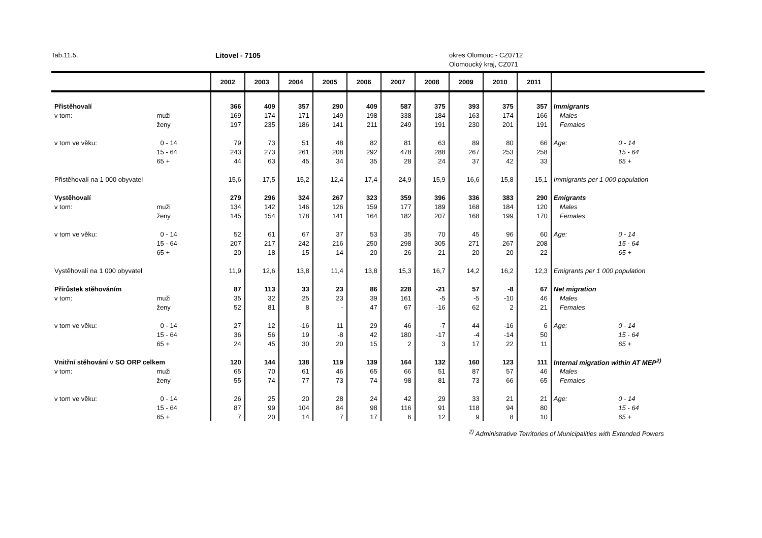Tab.11.5. Litovel - 7105 okres Olomouc - CZ0712
Olomoucký kraj, CZ071
| | | 2002 | 2003 | 2004 | 2005 | 2006 | 2007 | 2008 | 2009 | 2010 | 2011 | | |
| --- | --- | --- | --- | --- | --- | --- | --- | --- | --- | --- | --- | --- | --- |
| Přistěhovalí | | 366 | 409 | 357 | 290 | 409 | 587 | 375 | 393 | 375 | 357 | Immigrants | |
| v tom: | muži | 169 | 174 | 171 | 149 | 198 | 338 | 184 | 163 | 174 | 166 | Males | |
| | ženy | 197 | 235 | 186 | 141 | 211 | 249 | 191 | 230 | 201 | 191 | Females | |
| v tom ve věku: | 0 - 14 | 79 | 73 | 51 | 48 | 82 | 81 | 63 | 89 | 80 | 66 | Age: | 0 - 14 |
| | 15 - 64 | 243 | 273 | 261 | 208 | 292 | 478 | 288 | 267 | 253 | 258 | | 15 - 64 |
| | 65 + | 44 | 63 | 45 | 34 | 35 | 28 | 24 | 37 | 42 | 33 | | 65 + |
| Přistěhovalí na 1 000 obyvatel | | 15,6 | 17,5 | 15,2 | 12,4 | 17,4 | 24,9 | 15,9 | 16,6 | 15,8 | 15,1 | Immigrants per 1 000 population | |
| Vystěhovalí | | 279 | 296 | 324 | 267 | 323 | 359 | 396 | 336 | 383 | 290 | Emigrants | |
| v tom: | muži | 134 | 142 | 146 | 126 | 159 | 177 | 189 | 168 | 184 | 120 | Males | |
| | ženy | 145 | 154 | 178 | 141 | 164 | 182 | 207 | 168 | 199 | 170 | Females | |
| v tom ve věku: | 0 - 14 | 52 | 61 | 67 | 37 | 53 | 35 | 70 | 45 | 96 | 60 | Age: | 0 - 14 |
| | 15 - 64 | 207 | 217 | 242 | 216 | 250 | 298 | 305 | 271 | 267 | 208 | | 15 - 64 |
| | 65 + | 20 | 18 | 15 | 14 | 20 | 26 | 21 | 20 | 20 | 22 | | 65 + |
| Vystěhovalí na 1 000 obyvatel | | 11,9 | 12,6 | 13,8 | 11,4 | 13,8 | 15,3 | 16,7 | 14,2 | 16,2 | 12,3 | Emigrants per 1 000 population | |
| Přírůstek stěhováním | | 87 | 113 | 33 | 23 | 86 | 228 | -21 | 57 | -8 | 67 | Net migration | |
| v tom: | muži | 35 | 32 | 25 | 23 | 39 | 161 | -5 | -5 | -10 | 46 | Males | |
| | ženy | 52 | 81 | 8 | - | 47 | 67 | -16 | 62 | 2 | 21 | Females | |
| v tom ve věku: | 0 - 14 | 27 | 12 | -16 | 11 | 29 | 46 | -7 | 44 | -16 | 6 | Age: | 0 - 14 |
| | 15 - 64 | 36 | 56 | 19 | -8 | 42 | 180 | -17 | -4 | -14 | 50 | | 15 - 64 |
| | 65 + | 24 | 45 | 30 | 20 | 15 | 2 | 3 | 17 | 22 | 11 | | 65 + |
| Vnitřní stěhování v SO ORP celkem | | 120 | 144 | 138 | 119 | 139 | 164 | 132 | 160 | 123 | 111 | Internal migration within AT MEP<sup>2)</sup> | |
| v tom: | muži | 65 | 70 | 61 | 46 | 65 | 66 | 51 | 87 | 57 | 46 | Males | |
| | ženy | 55 | 74 | 77 | 73 | 74 | 98 | 81 | 73 | 66 | 65 | Females | |
| v tom ve věku: | 0 - 14 | 26 | 25 | 20 | 28 | 24 | 42 | 29 | 33 | 21 | 21 | Age: | 0 - 14 |
| | 15 - 64 | 87 | 99 | 104 | 84 | 98 | 116 | 91 | 118 | 94 | 80 | | 15 - 64 |
| | 65 + | 7 | 20 | 14 | 7 | 17 | 6 | 12 | 9 | 8 | 10 | | 65 + |
<sup>2)</sup> Administrative Territories of Municipalities with Extended Powers